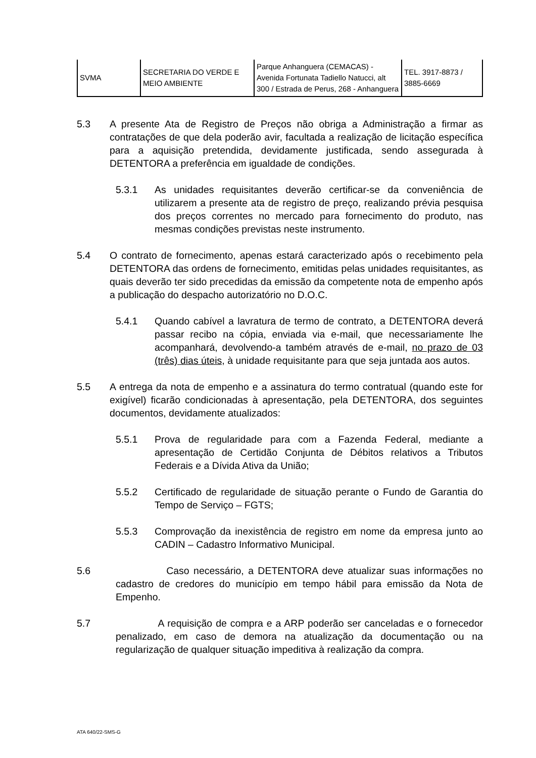| SVMA | SECRETARIA DO VERDE E MEIO AMBIENTE | Parque Anhanguera (CEMACAS) - Avenida Fortunata Tadiello Natucci, alt 300 / Estrada de Perus, 268 - Anhanguera | TEL. 3917-8873 / 3885-6669 |
5.3 A presente Ata de Registro de Preços não obriga a Administração a firmar as contratações de que dela poderão avir, facultada a realização de licitação específica para a aquisição pretendida, devidamente justificada, sendo assegurada à DETENTORA a preferência em igualdade de condições.
5.3.1 As unidades requisitantes deverão certificar-se da conveniência de utilizarem a presente ata de registro de preço, realizando prévia pesquisa dos preços correntes no mercado para fornecimento do produto, nas mesmas condições previstas neste instrumento.
5.4 O contrato de fornecimento, apenas estará caracterizado após o recebimento pela DETENTORA das ordens de fornecimento, emitidas pelas unidades requisitantes, as quais deverão ter sido precedidas da emissão da competente nota de empenho após a publicação do despacho autorizatório no D.O.C.
5.4.1 Quando cabível a lavratura de termo de contrato, a DETENTORA deverá passar recibo na cópia, enviada via e-mail, que necessariamente lhe acompanhará, devolvendo-a também através de e-mail, no prazo de 03 (três) dias úteis, à unidade requisitante para que seja juntada aos autos.
5.5 A entrega da nota de empenho e a assinatura do termo contratual (quando este for exigível) ficarão condicionadas à apresentação, pela DETENTORA, dos seguintes documentos, devidamente atualizados:
5.5.1 Prova de regularidade para com a Fazenda Federal, mediante a apresentação de Certidão Conjunta de Débitos relativos a Tributos Federais e a Dívida Ativa da União;
5.5.2 Certificado de regularidade de situação perante o Fundo de Garantia do Tempo de Serviço – FGTS;
5.5.3 Comprovação da inexistência de registro em nome da empresa junto ao CADIN – Cadastro Informativo Municipal.
5.6 Caso necessário, a DETENTORA deve atualizar suas informações no cadastro de credores do município em tempo hábil para emissão da Nota de Empenho.
5.7 A requisição de compra e a ARP poderão ser canceladas e o fornecedor penalizado, em caso de demora na atualização da documentação ou na regularização de qualquer situação impeditiva à realização da compra.
ATA 640/22-SMS-G